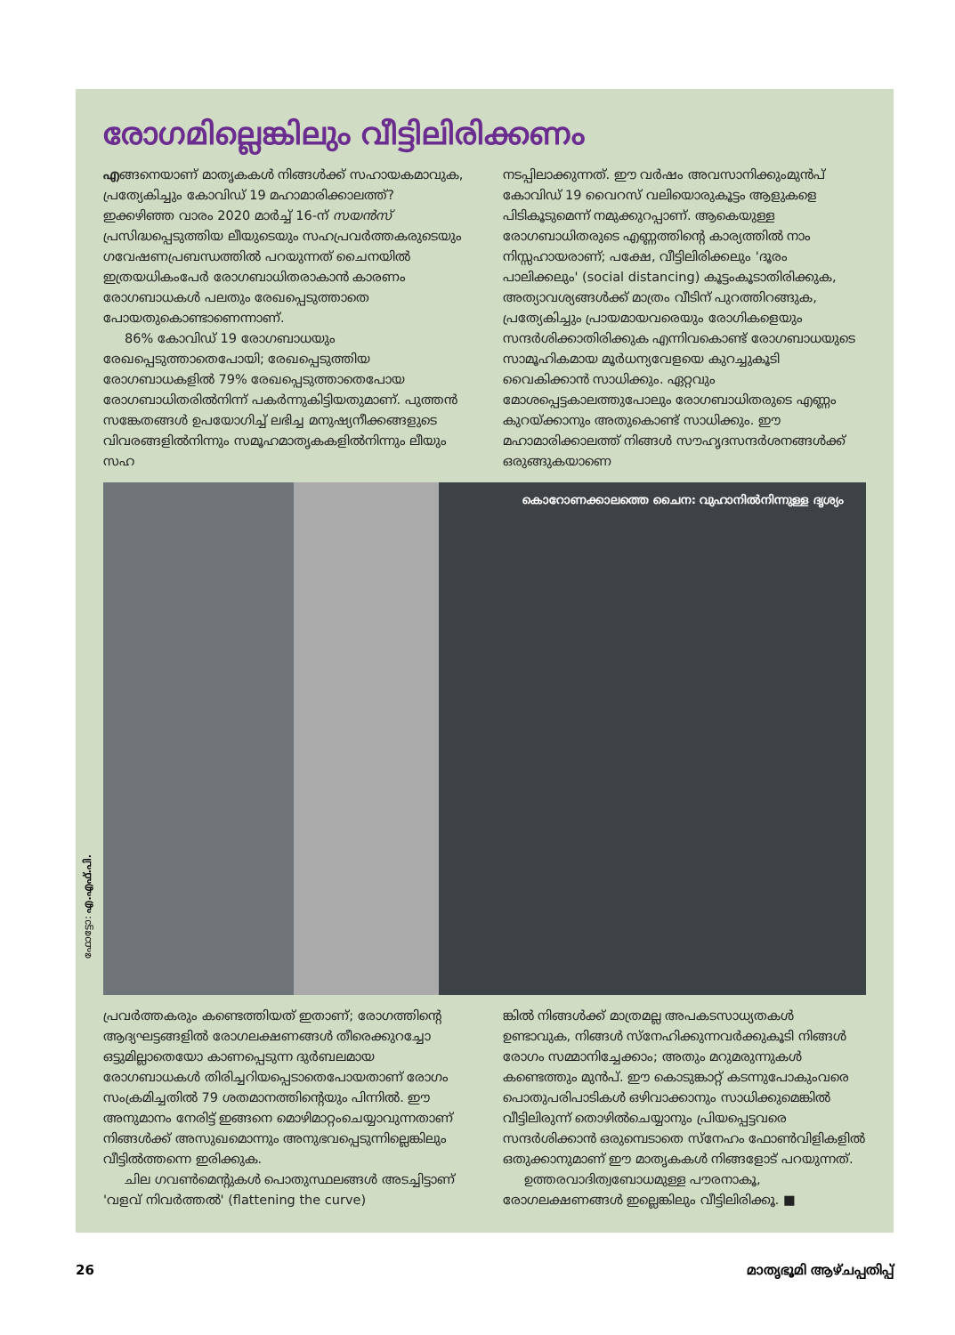രോഗമില്ലെങ്കിലും വീട്ടിലിരിക്കണം
എങ്ങനെയാണ് മാതൃകകൾ നിങ്ങൾക്ക് സഹായകമാവുക, പ്രത്യേകിച്ചും കോവിഡ് 19 മഹാമാരിക്കാലത്ത്? ഇക്കഴിഞ്ഞ വാരം 2020 മാർച്ച് 16-ന് സയൻസ് പ്രസിദ്ധപ്പെടുത്തിയ ലീയുടെയും സഹപ്രവർത്തകരുടെയും ഗവേഷണപ്രബന്ധത്തിൽ പറയുന്നത് ചൈനയിൽ ഇത്രയധികംപേർ രോഗബാധിതരാകാൻ കാരണം രോഗബാധകൾ പലതും രേഖപ്പെടുത്താതെ പോയതുകൊണ്ടാണെന്നാണ്.
86% കോവിഡ് 19 രോഗബാധയും രേഖപ്പെടുത്താതെപോയി; രേഖപ്പെടുത്തിയ രോഗബാധകളിൽ 79% രേഖപ്പെടുത്താതെപോയ രോഗബാധിതരിൽനിന്ന് പകർന്നുകിട്ടിയതുമാണ്. പുത്തൻ സങ്കേതങ്ങൾ ഉപയോഗിച്ച് ലഭിച്ച മനുഷ്യനീക്കങ്ങളുടെ വിവരങ്ങളിൽനിന്നും സമൂഹമാതൃകകളിൽനിന്നും ലീയും സഹ
നടപ്പിലാക്കുന്നത്. ഈ വർഷം അവസാനിക്കുംമുൻപ് കോവിഡ് 19 വൈറസ് വലിയൊരുകൂട്ടം ആളുകളെ പിടികൂടുമെന്ന് നമുക്കുറപ്പാണ്. ആകെയുള്ള രോഗബാധിതരുടെ എണ്ണത്തിന്റെ കാര്യത്തിൽ നാം നിസ്സഹായരാണ്; പക്ഷേ, വീട്ടിലിരിക്കലും 'ദൂരം പാലിക്കലും' (social distancing) കൂട്ടംകൂടാതിരിക്കുക, അത്യാവശ്യങ്ങൾക്ക് മാത്രം വീടിന് പുറത്തിറങ്ങുക, പ്രത്യേകിച്ചും പ്രായമായവരെയും രോഗികളെയും സന്ദർശിക്കാതിരിക്കുക എന്നിവകൊണ്ട് രോഗബാധയുടെ സാമൂഹികമായ മൂർധന്യവേളയെ കുറച്ചുകൂടി വൈകിക്കാൻ സാധിക്കും. ഏറ്റവും മോശപ്പെട്ടകാലത്തുപോലും രോഗബാധിതരുടെ എണ്ണം കുറയ്ക്കാനും അതുകൊണ്ട് സാധിക്കും. ഈ മഹാമാരിക്കാലത്ത് നിങ്ങൾ സൗഹൃദസന്ദർശനങ്ങൾക്ക് ഒരുങ്ങുകയാണെ
കൊറോണക്കാലത്തെ ചൈന: വുഹാനിൽനിന്നുള്ള ദൃശ്യം
പ്രവർത്തകരും കണ്ടെത്തിയത് ഇതാണ്; രോഗത്തിന്റെ ആദ്യഘട്ടങ്ങളിൽ രോഗലക്ഷണങ്ങൾ തീരെക്കുറച്ചോ ഒട്ടുമില്ലാതെയോ കാണപ്പെടുന്ന ദുർബലമായ രോഗബാധകൾ തിരിച്ചറിയപ്പെടാതെപോയതാണ് രോഗം സംക്രമിച്ചതിൽ 79 ശതമാനത്തിന്റെയും പിന്നിൽ. ഈ അനുമാനം നേരിട്ട് ഇങ്ങനെ മൊഴിമാറ്റംചെയ്യാവുന്നതാണ് നിങ്ങൾക്ക് അസുഖമൊന്നും അനുഭവപ്പെടുന്നില്ലെങ്കിലും വീട്ടിൽത്തന്നെ ഇരിക്കുക.
ചില ഗവൺമെന്റുകൾ പൊതുസ്ഥലങ്ങൾ അടച്ചിട്ടാണ് 'വളവ് നിവർത്തൽ' (flattening the curve)
ങ്കിൽ നിങ്ങൾക്ക് മാത്രമല്ല അപകടസാധ്യതകൾ ഉണ്ടാവുക, നിങ്ങൾ സ്നേഹിക്കുന്നവർക്കുകൂടി നിങ്ങൾ രോഗം സമ്മാനിച്ചേക്കാം; അതും മറുമരുന്നുകൾ കണ്ടെത്തും മുൻപ്. ഈ കൊടുങ്കാറ്റ് കടന്നുപോകുംവരെ പൊതുപരിപാടികൾ ഒഴിവാക്കാനും സാധിക്കുമെങ്കിൽ വീട്ടിലിരുന്ന് തൊഴിൽചെയ്യാനും പ്രിയപ്പെട്ടവരെ സന്ദർശിക്കാൻ ഒരുമ്പെടാതെ സ്നേഹം ഫോൺവിളികളിൽ ഒതുക്കാനുമാണ് ഈ മാതൃകകൾ നിങ്ങളോട് പറയുന്നത്.
ഉത്തരവാദിത്വബോധമുള്ള പൗരനാകൂ, രോഗലക്ഷണങ്ങൾ ഇല്ലെങ്കിലും വീട്ടിലിരിക്കൂ. ■
ഫോട്ടോ: എ.എഫ്.പി.
26 മാതൃഭൂമി ആഴ്ചപ്പതിപ്പ്